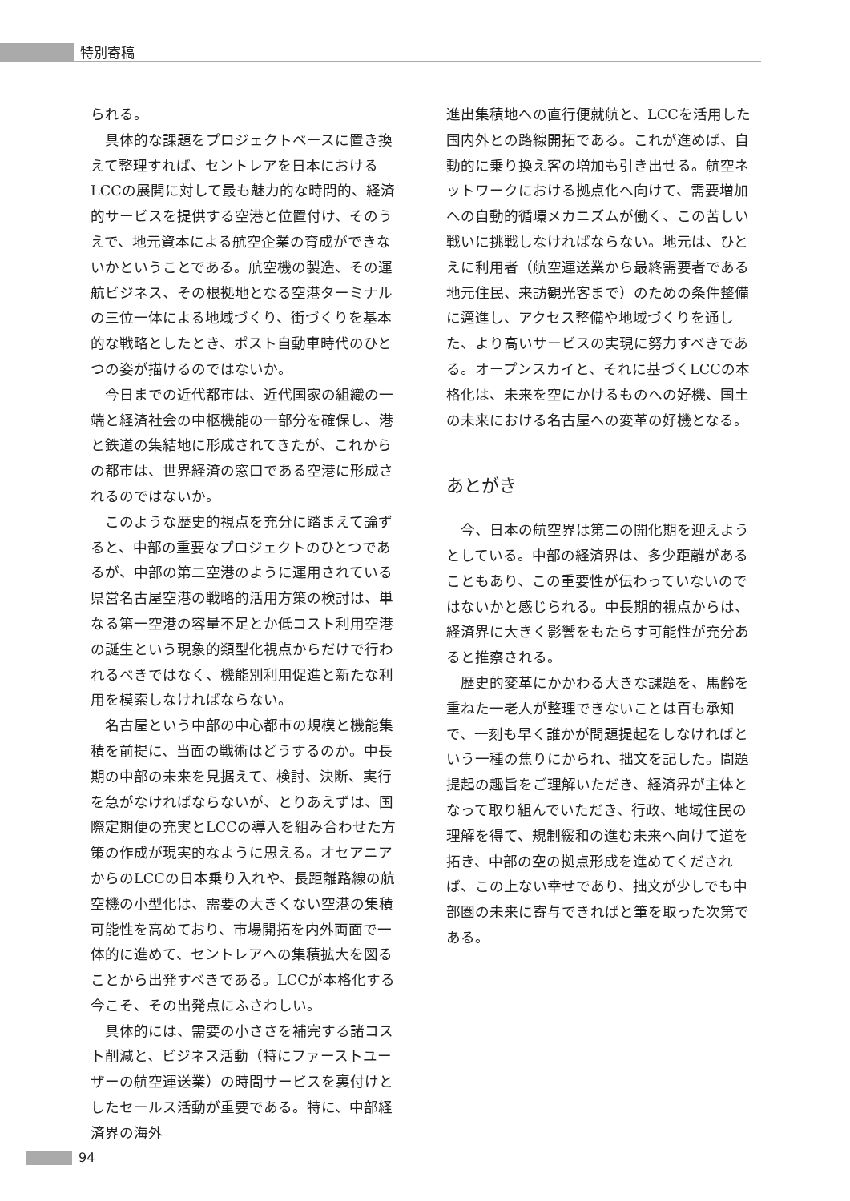特別寄稿
られる。
具体的な課題をプロジェクトベースに置き換えて整理すれば、セントレアを日本におけるLCCの展開に対して最も魅力的な時間的、経済的サービスを提供する空港と位置付け、そのうえで、地元資本による航空企業の育成ができないかということである。航空機の製造、その運航ビジネス、その根拠地となる空港ターミナルの三位一体による地域づくり、街づくりを基本的な戦略としたとき、ポスト自動車時代のひとつの姿が描けるのではないか。
今日までの近代都市は、近代国家の組織の一端と経済社会の中枢機能の一部分を確保し、港と鉄道の集結地に形成されてきたが、これからの都市は、世界経済の窓口である空港に形成されるのではないか。
このような歴史的視点を充分に踏まえて論ずると、中部の重要なプロジェクトのひとつであるが、中部の第二空港のように運用されている県営名古屋空港の戦略的活用方策の検討は、単なる第一空港の容量不足とか低コスト利用空港の誕生という現象的類型化視点からだけで行われるべきではなく、機能別利用促進と新たな利用を模索しなければならない。
名古屋という中部の中心都市の規模と機能集積を前提に、当面の戦術はどうするのか。中長期の中部の未来を見据えて、検討、決断、実行を急がなければならないが、とりあえずは、国際定期便の充実とLCCの導入を組み合わせた方策の作成が現実的なように思える。オセアニアからのLCCの日本乗り入れや、長距離路線の航空機の小型化は、需要の大きくない空港の集積可能性を高めており、市場開拓を内外両面で一体的に進めて、セントレアへの集積拡大を図ることから出発すべきである。LCCが本格化する今こそ、その出発点にふさわしい。
具体的には、需要の小ささを補完する諸コスト削減と、ビジネス活動（特にファーストユーザーの航空運送業）の時間サービスを裏付けとしたセールス活動が重要である。特に、中部経済界の海外
進出集積地への直行便就航と、LCCを活用した国内外との路線開拓である。これが進めば、自動的に乗り換え客の増加も引き出せる。航空ネットワークにおける拠点化へ向けて、需要増加への自動的循環メカニズムが働く、この苦しい戦いに挑戦しなければならない。地元は、ひとえに利用者（航空運送業から最終需要者である地元住民、来訪観光客まで）のための条件整備に邁進し、アクセス整備や地域づくりを通した、より高いサービスの実現に努力すべきである。オープンスカイと、それに基づくLCCの本格化は、未来を空にかけるものへの好機、国土の未来における名古屋への変革の好機となる。
あとがき
今、日本の航空界は第二の開化期を迎えようとしている。中部の経済界は、多少距離があることもあり、この重要性が伝わっていないのではないかと感じられる。中長期的視点からは、経済界に大きく影響をもたらす可能性が充分あると推察される。
歴史的変革にかかわる大きな課題を、馬齢を重ねた一老人が整理できないことは百も承知で、一刻も早く誰かが問題提起をしなければという一種の焦りにかられ、拙文を記した。問題提起の趣旨をご理解いただき、経済界が主体となって取り組んでいただき、行政、地域住民の理解を得て、規制緩和の進む未来へ向けて道を拓き、中部の空の拠点形成を進めてくだされば、この上ない幸せであり、拙文が少しでも中部圏の未来に寄与できればと筆を取った次第である。
94